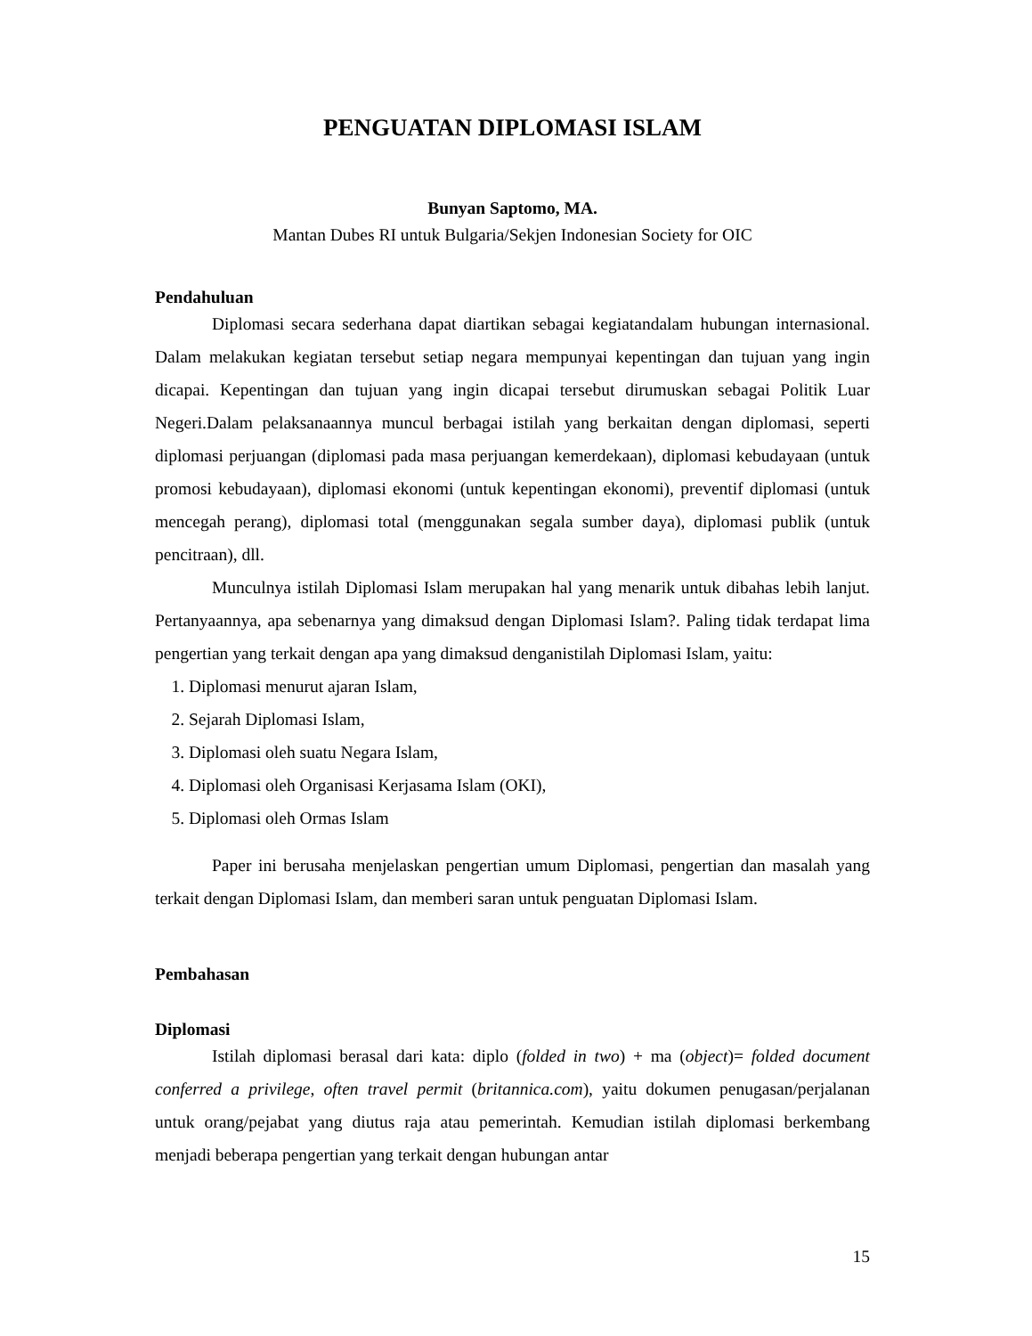PENGUATAN DIPLOMASI ISLAM
Bunyan Saptomo, MA.
Mantan Dubes RI untuk Bulgaria/Sekjen Indonesian Society for OIC
Pendahuluan
Diplomasi secara sederhana dapat diartikan sebagai kegiatandalam hubungan internasional. Dalam melakukan kegiatan tersebut setiap negara mempunyai kepentingan dan tujuan yang ingin dicapai. Kepentingan dan tujuan yang ingin dicapai tersebut dirumuskan sebagai Politik Luar Negeri.Dalam pelaksanaannya muncul berbagai istilah yang berkaitan dengan diplomasi, seperti diplomasi perjuangan (diplomasi pada masa perjuangan kemerdekaan), diplomasi kebudayaan (untuk promosi kebudayaan), diplomasi ekonomi (untuk kepentingan ekonomi), preventif diplomasi (untuk mencegah perang), diplomasi total (menggunakan segala sumber daya), diplomasi publik (untuk pencitraan), dll.
Munculnya istilah Diplomasi Islam merupakan hal yang menarik untuk dibahas lebih lanjut. Pertanyaannya, apa sebenarnya yang dimaksud dengan Diplomasi Islam?. Paling tidak terdapat lima pengertian yang terkait dengan apa yang dimaksud denganistilah Diplomasi Islam, yaitu:
1. Diplomasi menurut ajaran Islam,
2. Sejarah Diplomasi Islam,
3. Diplomasi oleh suatu Negara Islam,
4. Diplomasi oleh Organisasi Kerjasama Islam (OKI),
5. Diplomasi oleh Ormas Islam
Paper ini berusaha menjelaskan pengertian umum Diplomasi, pengertian dan masalah yang terkait dengan Diplomasi Islam, dan memberi saran untuk penguatan Diplomasi Islam.
Pembahasan
Diplomasi
Istilah diplomasi berasal dari kata: diplo (folded in two) + ma (object)= folded document conferred a privilege, often travel permit (britannica.com), yaitu dokumen penugasan/perjalanan untuk orang/pejabat yang diutus raja atau pemerintah. Kemudian istilah diplomasi berkembang menjadi beberapa pengertian yang terkait dengan hubungan antar
15